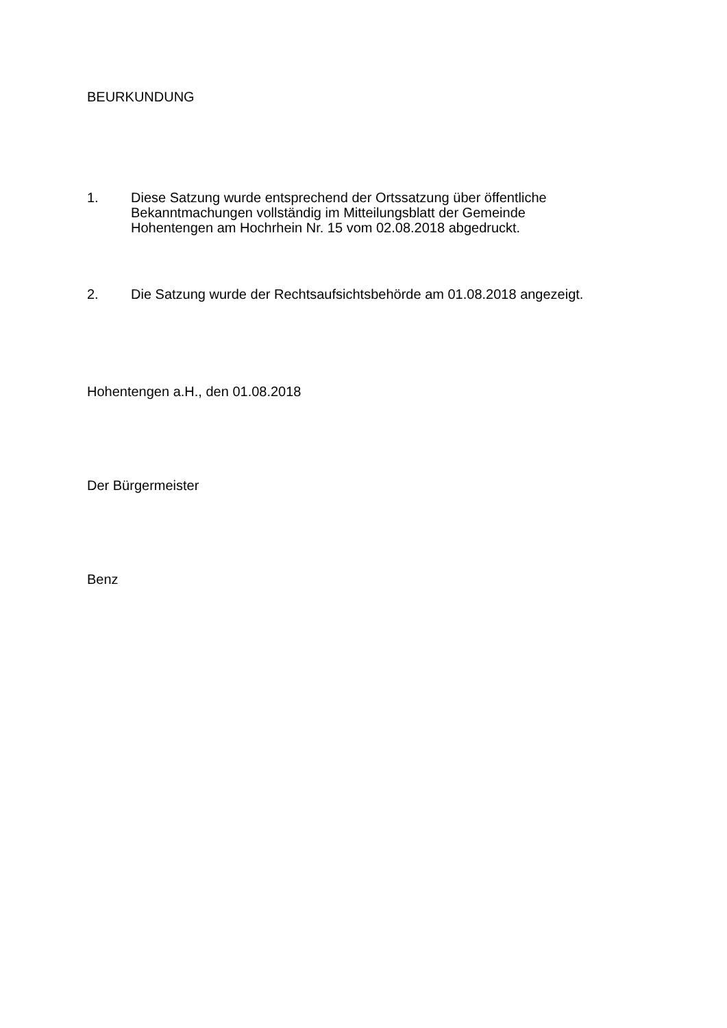BEURKUNDUNG
1. Diese Satzung wurde entsprechend der Ortssatzung über öffentliche
Bekanntmachungen vollständig im Mitteilungsblatt der Gemeinde
Hohentengen am Hochrhein Nr. 15 vom 02.08.2018 abgedruckt.
2. Die Satzung wurde der Rechtsaufsichtsbehörde am 01.08.2018 angezeigt.
Hohentengen a.H., den 01.08.2018
Der Bürgermeister
Benz